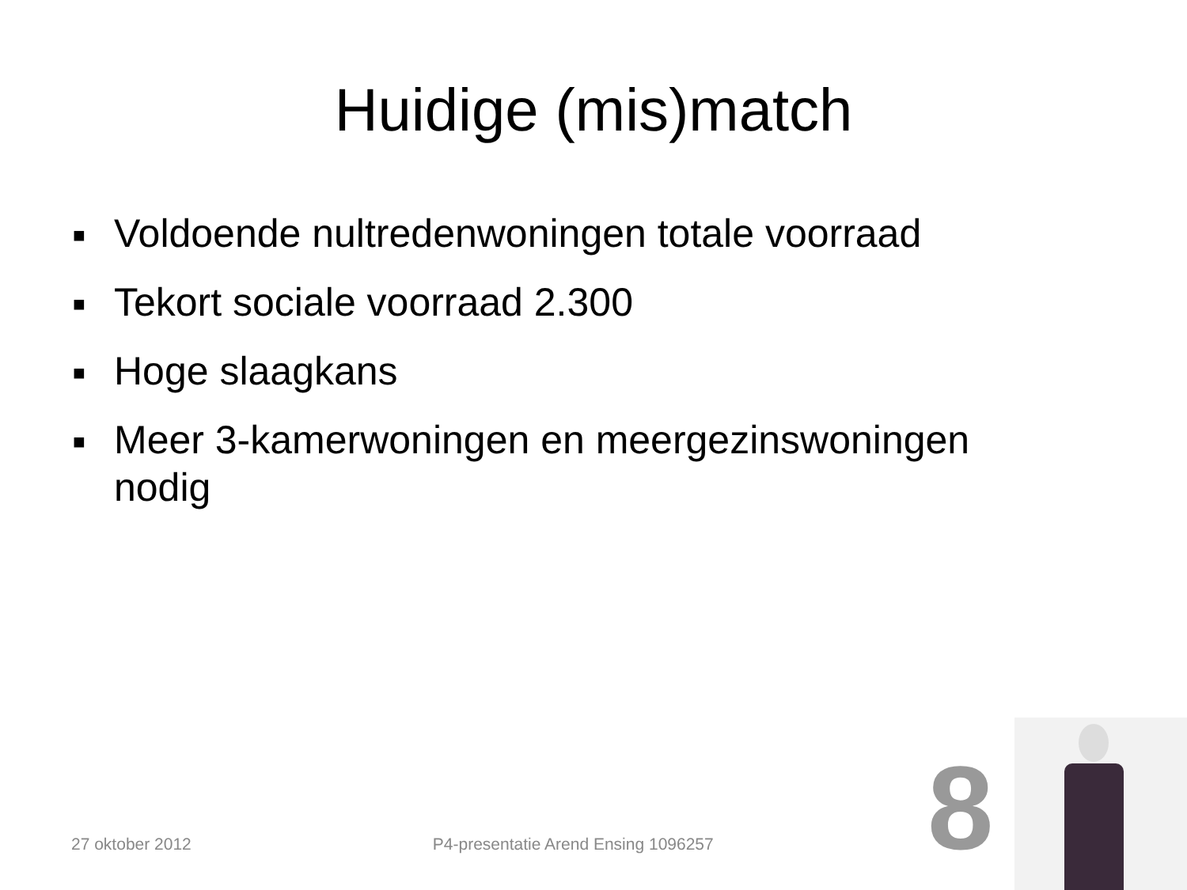Huidige (mis)match
■ Voldoende nultredenwoningen totale voorraad
■ Tekort sociale voorraad 2.300
■ Hoge slaagkans
■ Meer 3-kamerwoningen en meergezinswoningen nodig
27 oktober 2012 P4-presentatie Arend Ensing 1096257 8